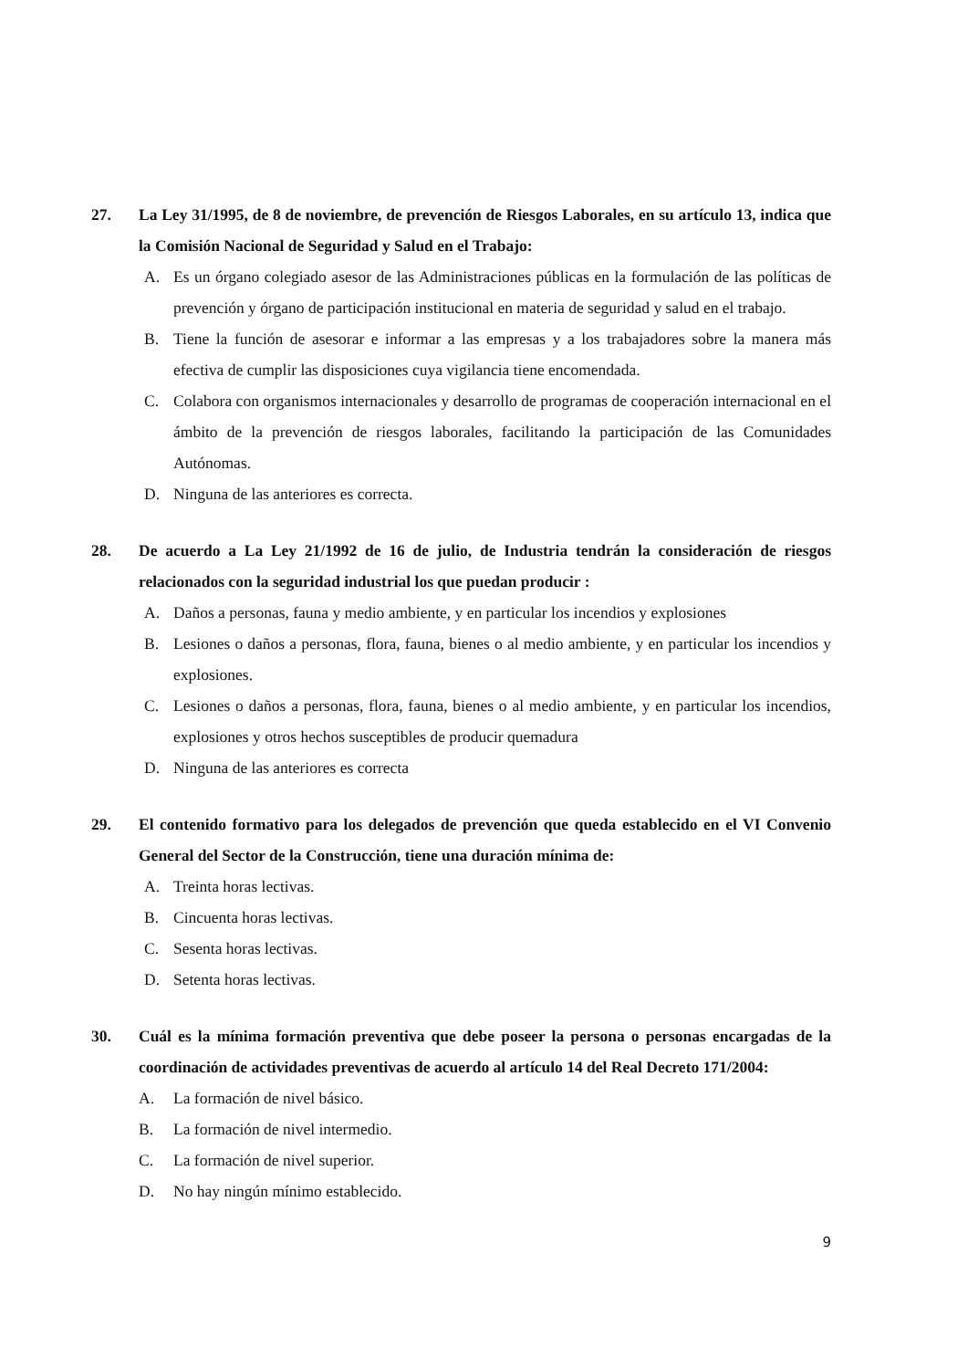27. La Ley 31/1995, de 8 de noviembre, de prevención de Riesgos Laborales, en su artículo 13, indica que la Comisión Nacional de Seguridad y Salud en el Trabajo:
A. Es un órgano colegiado asesor de las Administraciones públicas en la formulación de las políticas de prevención y órgano de participación institucional en materia de seguridad y salud en el trabajo.
B. Tiene la función de asesorar e informar a las empresas y a los trabajadores sobre la manera más efectiva de cumplir las disposiciones cuya vigilancia tiene encomendada.
C. Colabora con organismos internacionales y desarrollo de programas de cooperación internacional en el ámbito de la prevención de riesgos laborales, facilitando la participación de las Comunidades Autónomas.
D. Ninguna de las anteriores es correcta.
28. De acuerdo a La Ley 21/1992 de 16 de julio, de Industria tendrán la consideración de riesgos relacionados con la seguridad industrial los que puedan producir :
A. Daños a personas, fauna y medio ambiente, y en particular los incendios y explosiones
B. Lesiones o daños a personas, flora, fauna, bienes o al medio ambiente, y en particular los incendios y explosiones.
C. Lesiones o daños a personas, flora, fauna, bienes o al medio ambiente, y en particular los incendios, explosiones y otros hechos susceptibles de producir quemadura
D. Ninguna de las anteriores es correcta
29. El contenido formativo para los delegados de prevención que queda establecido en el VI Convenio General del Sector de la Construcción, tiene una duración mínima de:
A. Treinta horas lectivas.
B. Cincuenta horas lectivas.
C. Sesenta horas lectivas.
D. Setenta horas lectivas.
30. Cuál es la mínima formación preventiva que debe poseer la persona o personas encargadas de la coordinación de actividades preventivas de acuerdo al artículo 14 del Real Decreto 171/2004:
A. La formación de nivel básico.
B. La formación de nivel intermedio.
C. La formación de nivel superior.
D. No hay ningún mínimo establecido.
9